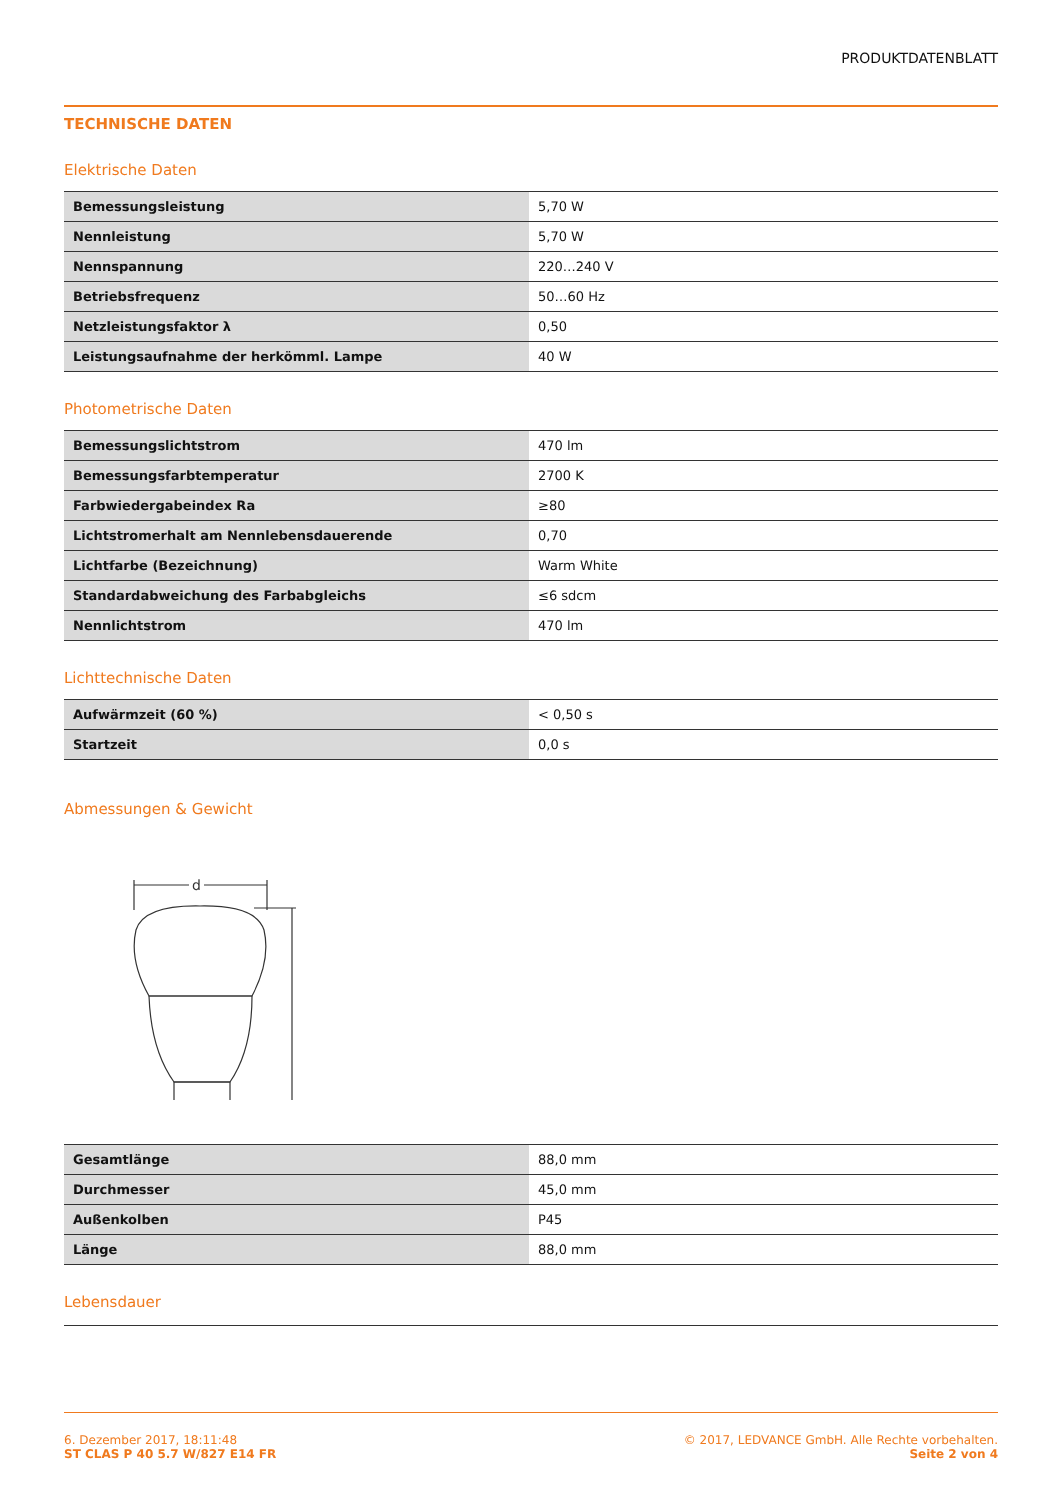PRODUKTDATENBLATT
TECHNISCHE DATEN
Elektrische Daten
| Bemessungsleistung | 5,70 W |
| Nennleistung | 5,70 W |
| Nennspannung | 220…240 V |
| Betriebsfrequenz | 50…60 Hz |
| Netzleistungsfaktor λ | 0,50 |
| Leistungsaufnahme der herkömml. Lampe | 40 W |
Photometrische Daten
| Bemessungslichtstrom | 470 lm |
| Bemessungsfarbtemperatur | 2700 K |
| Farbwiedergabeindex Ra | ≥80 |
| Lichtstromerhalt am Nennlebensdauerende | 0,70 |
| Lichtfarbe (Bezeichnung) | Warm White |
| Standardabweichung des Farbabgleichs | ≤6 sdcm |
| Nennlichtstrom | 470 lm |
Lichttechnische Daten
| Aufwärmzeit (60 %) | < 0,50 s |
| Startzeit | 0,0 s |
Abmessungen & Gewicht
d
| Gesamtlänge | 88,0 mm |
| Durchmesser | 45,0 mm |
| Außenkolben | P45 |
| Länge | 88,0 mm |
Lebensdauer
6. Dezember 2017, 18:11:48
ST CLAS P 40 5.7 W/827 E14 FR
© 2017, LEDVANCE GmbH. Alle Rechte vorbehalten.
Seite 2 von 4